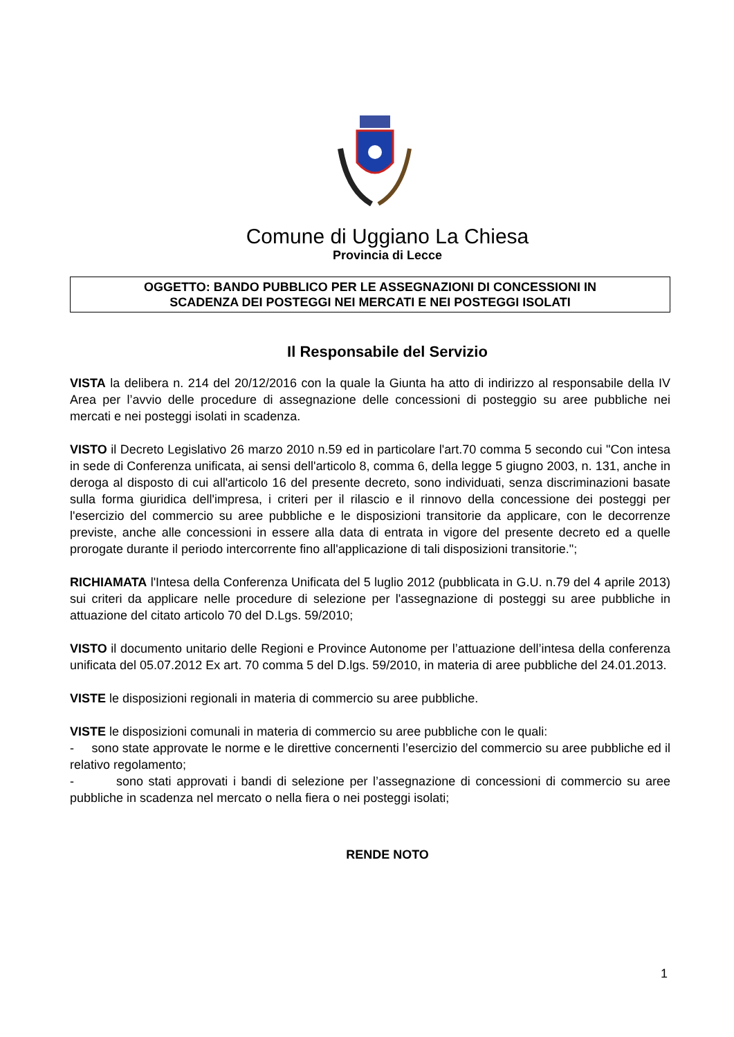Comune di Uggiano La Chiesa
Provincia di Lecce
OGGETTO: BANDO PUBBLICO PER LE ASSEGNAZIONI DI CONCESSIONI IN
SCADENZA DEI POSTEGGI NEI MERCATI E NEI POSTEGGI ISOLATI
Il Responsabile del Servizio
VISTA la delibera n. 214 del 20/12/2016 con la quale la Giunta ha atto di indirizzo al responsabile della IV Area per l’avvio delle procedure di assegnazione delle concessioni di posteggio su aree pubbliche nei mercati e nei posteggi isolati in scadenza.
VISTO il Decreto Legislativo 26 marzo 2010 n.59 ed in particolare l'art.70 comma 5 secondo cui "Con intesa in sede di Conferenza unificata, ai sensi dell'articolo 8, comma 6, della legge 5 giugno 2003, n. 131, anche in deroga al disposto di cui all'articolo 16 del presente decreto, sono individuati, senza discriminazioni basate sulla forma giuridica dell'impresa, i criteri per il rilascio e il rinnovo della concessione dei posteggi per l'esercizio del commercio su aree pubbliche e le disposizioni transitorie da applicare, con le decorrenze previste, anche alle concessioni in essere alla data di entrata in vigore del presente decreto ed a quelle prorogate durante il periodo intercorrente fino all'applicazione di tali disposizioni transitorie.";
RICHIAMATA l'Intesa della Conferenza Unificata del 5 luglio 2012 (pubblicata in G.U. n.79 del 4 aprile 2013) sui criteri da applicare nelle procedure di selezione per l'assegnazione di posteggi su aree pubbliche in attuazione del citato articolo 70 del D.Lgs. 59/2010;
VISTO il documento unitario delle Regioni e Province Autonome per l’attuazione dell’intesa della conferenza unificata del 05.07.2012 Ex art. 70 comma 5 del D.lgs. 59/2010, in materia di aree pubbliche del 24.01.2013.
VISTE le disposizioni regionali in materia di commercio su aree pubbliche.
VISTE le disposizioni comunali in materia di commercio su aree pubbliche con le quali:
- sono state approvate le norme e le direttive concernenti l’esercizio del commercio su aree pubbliche ed il relativo regolamento;
- sono stati approvati i bandi di selezione per l’assegnazione di concessioni di commercio su aree pubbliche in scadenza nel mercato o nella fiera o nei posteggi isolati;
RENDE NOTO
1